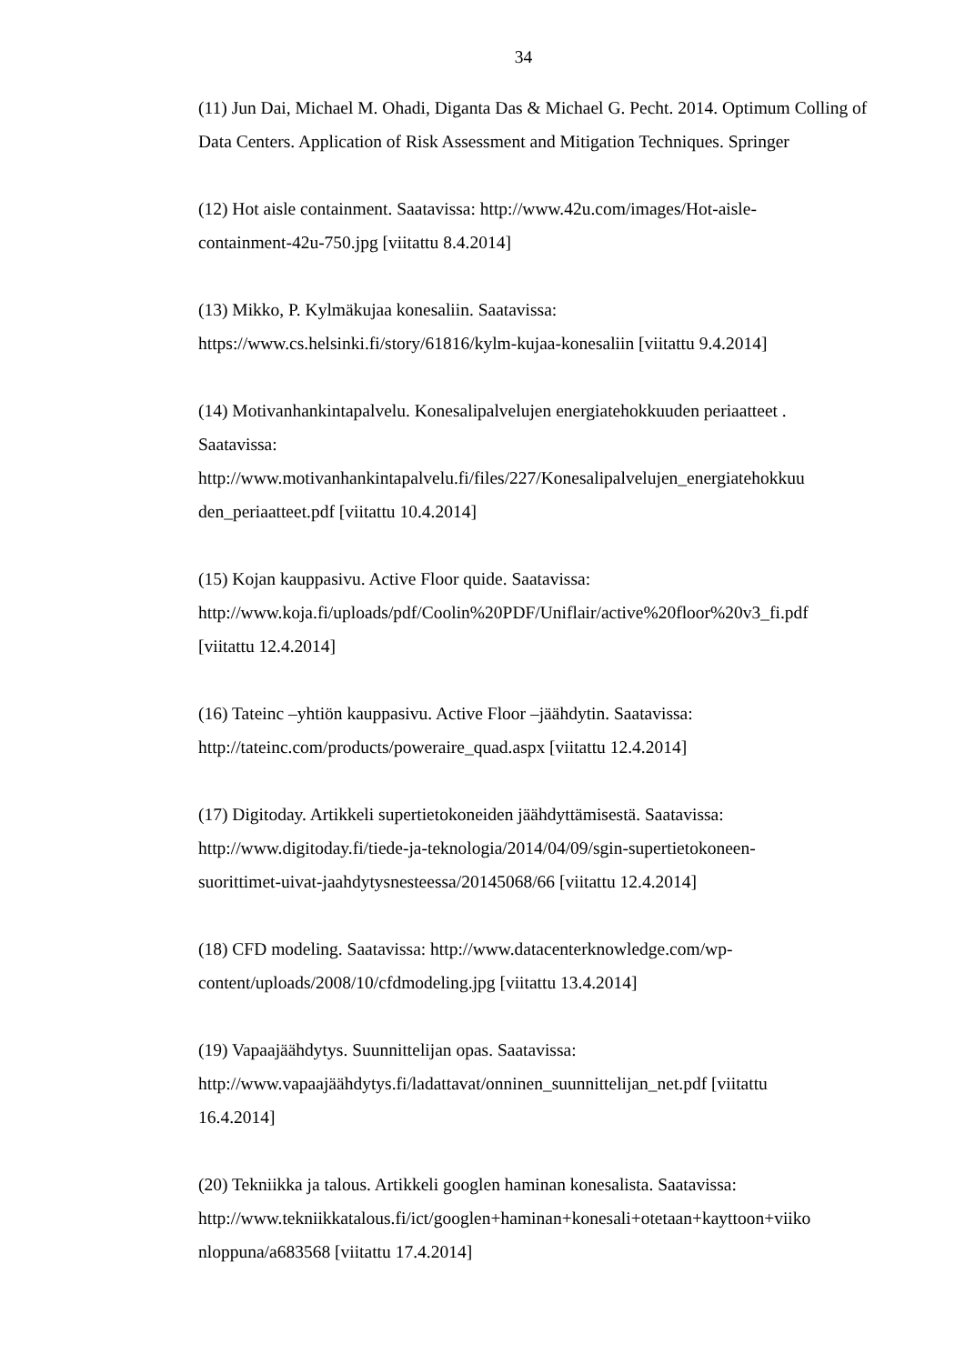34
(11) Jun Dai, Michael M. Ohadi, Diganta Das & Michael G. Pecht. 2014. Optimum Colling of Data Centers. Application of Risk Assessment and Mitigation Techniques. Springer
(12) Hot aisle containment. Saatavissa: http://www.42u.com/images/Hot-aisle-
containment-42u-750.jpg [viitattu 8.4.2014]
(13) Mikko, P. Kylmäkujaa konesaliin. Saatavissa:
https://www.cs.helsinki.fi/story/61816/kylm-kujaa-konesaliin [viitattu 9.4.2014]
(14) Motivanhankintapalvelu. Konesalipalvelujen energiatehokkuuden periaatteet .
Saatavissa:
http://www.motivanhankintapalvelu.fi/files/227/Konesalipalvelujen_energiatehokkuu
den_periaatteet.pdf [viitattu 10.4.2014]
(15) Kojan kauppasivu. Active Floor quide. Saatavissa:
http://www.koja.fi/uploads/pdf/Coolin%20PDF/Uniflair/active%20floor%20v3_fi.pdf
[viitattu 12.4.2014]
(16) Tateinc –yhtiön kauppasivu. Active Floor –jäähdytin. Saatavissa:
http://tateinc.com/products/poweraire_quad.aspx [viitattu 12.4.2014]
(17) Digitoday. Artikkeli supertietokoneiden jäähdyttämisestä. Saatavissa:
http://www.digitoday.fi/tiede-ja-teknologia/2014/04/09/sgin-supertietokoneen-
suorittimet-uivat-jaahdytysnesteessa/20145068/66 [viitattu 12.4.2014]
(18) CFD modeling. Saatavissa: http://www.datacenterknowledge.com/wp-
content/uploads/2008/10/cfdmodeling.jpg [viitattu 13.4.2014]
(19) Vapaajäähdytys. Suunnittelijan opas. Saatavissa:
http://www.vapaajäähdytys.fi/ladattavat/onninen_suunnittelijan_net.pdf [viitattu
16.4.2014]
(20) Tekniikka ja talous. Artikkeli googlen haminan konesalista. Saatavissa:
http://www.tekniikkatalous.fi/ict/googlen+haminan+konesali+otetaan+kayttoon+viiko
nloppuna/a683568 [viitattu 17.4.2014]